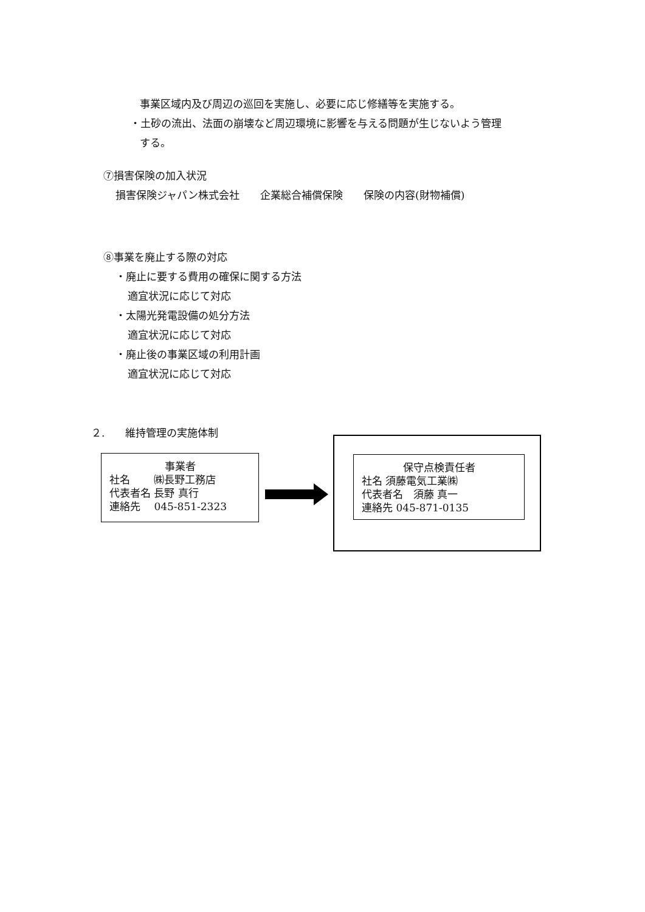事業区域内及び周辺の巡回を実施し、必要に応じ修繕等を実施する。
・土砂の流出、法面の崩壊など周辺環境に影響を与える問題が生じないよう管理
する。
⑦損害保険の加入状況
損害保険ジャパン株式会社　　企業総合補償保険　　保険の内容(財物補償)
⑧事業を廃止する際の対応
・廃止に要する費用の確保に関する方法
適宜状況に応じて対応
・太陽光発電設備の処分方法
適宜状況に応じて対応
・廃止後の事業区域の利用計画
適宜状況に応じて対応
２.　　維持管理の実施体制
事業者
社名　　 ㈱長野工務店
代表者名 長野 真行
連絡先　 045-851-2323
保守点検責任者
社名 須藤電気工業㈱
代表者名　須藤 真一
連絡先 045-871-0135